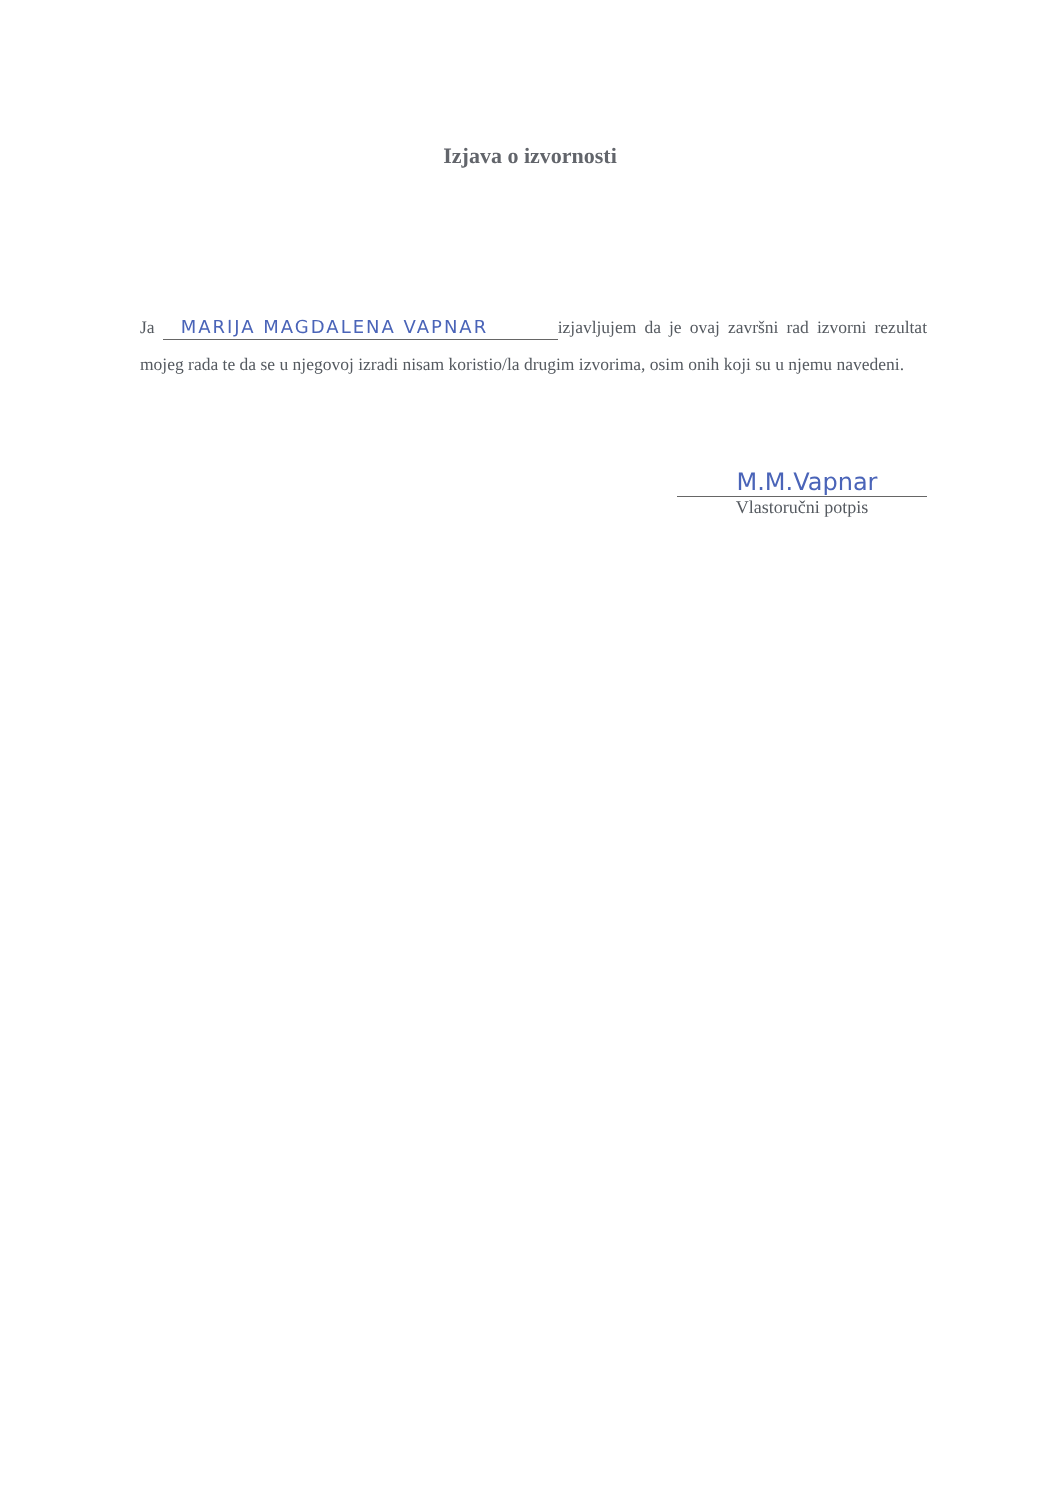Izjava o izvornosti
Ja MARIJA MAGDALENA VAPNAR izjavljujem da je ovaj završni rad izvorni rezultat mojeg rada te da se u njegovoj izradi nisam koristio/la drugim izvorima, osim onih koji su u njemu navedeni.
M.M.Vapnar
Vlastoručni potpis